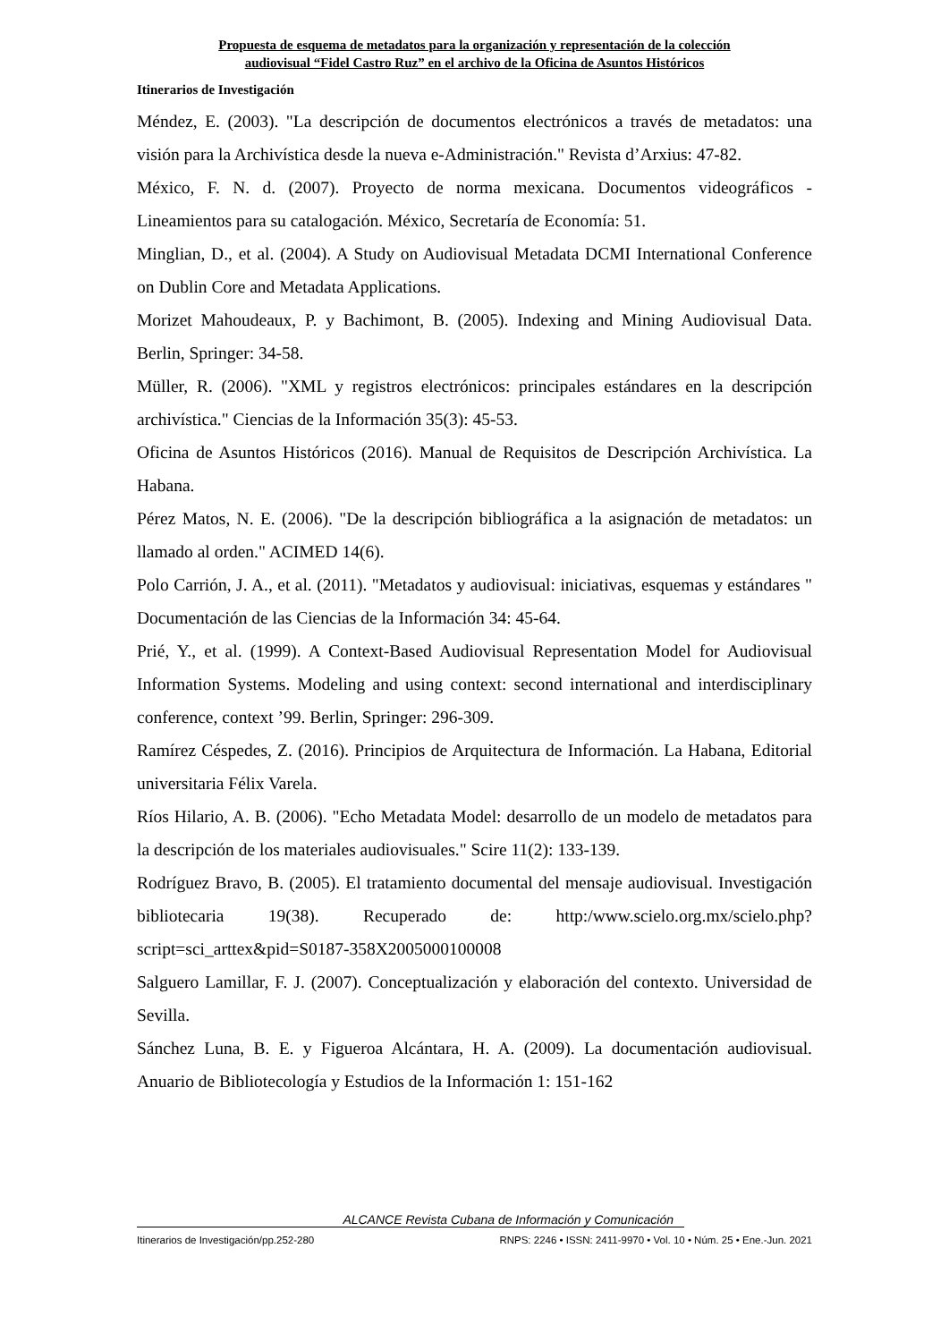Propuesta de esquema de metadatos para la organización y representación de la colección
audiovisual “Fidel Castro Ruz” en el archivo de la Oficina de Asuntos Históricos
Itinerarios de Investigación
Méndez, E. (2003). "La descripción de documentos electrónicos a través de metadatos: una visión para la Archivística desde la nueva e-Administración." Revista d’Arxius: 47-82.
México, F. N. d. (2007). Proyecto de norma mexicana. Documentos videográficos - Lineamientos para su catalogación. México, Secretaría de Economía: 51.
Minglian, D., et al. (2004). A Study on Audiovisual Metadata DCMI International Conference on Dublin Core and Metadata Applications.
Morizet Mahoudeaux, P. y Bachimont, B. (2005). Indexing and Mining Audiovisual Data. Berlin, Springer: 34-58.
Müller, R. (2006). "XML y registros electrónicos: principales estándares en la descripción archivística." Ciencias de la Información 35(3): 45-53.
Oficina de Asuntos Históricos (2016). Manual de Requisitos de Descripción Archivística. La Habana.
Pérez Matos, N. E. (2006). "De la descripción bibliográfica a la asignación de metadatos: un llamado al orden." ACIMED 14(6).
Polo Carrión, J. A., et al. (2011). "Metadatos y audiovisual: iniciativas, esquemas y estándares " Documentación de las Ciencias de la Información 34: 45-64.
Prié, Y., et al. (1999). A Context-Based Audiovisual Representation Model for Audiovisual Information Systems. Modeling and using context: second international and interdisciplinary conference, context ’99. Berlin, Springer: 296-309.
Ramírez Céspedes, Z. (2016). Principios de Arquitectura de Información. La Habana, Editorial universitaria Félix Varela.
Ríos Hilario, A. B. (2006). "Echo Metadata Model: desarrollo de un modelo de metadatos para la descripción de los materiales audiovisuales." Scire 11(2): 133-139.
Rodríguez Bravo, B. (2005). El tratamiento documental del mensaje audiovisual. Investigación bibliotecaria 19(38). Recuperado de: http:/www.scielo.org.mx/scielo.php?script=sci_arttex&pid=S0187-358X2005000100008
Salguero Lamillar, F. J. (2007). Conceptualización y elaboración del contexto. Universidad de Sevilla.
Sánchez Luna, B. E. y Figueroa Alcántara, H. A. (2009). La documentación audiovisual. Anuario de Bibliotecología y Estudios de la Información 1: 151-162
ALCANCE Revista Cubana de Información y Comunicación
Itinerarios de Investigación/pp.252-280 RNPS: 2246 • ISSN: 2411-9970 • Vol. 10 • Núm. 25 • Ene.-Jun. 2021